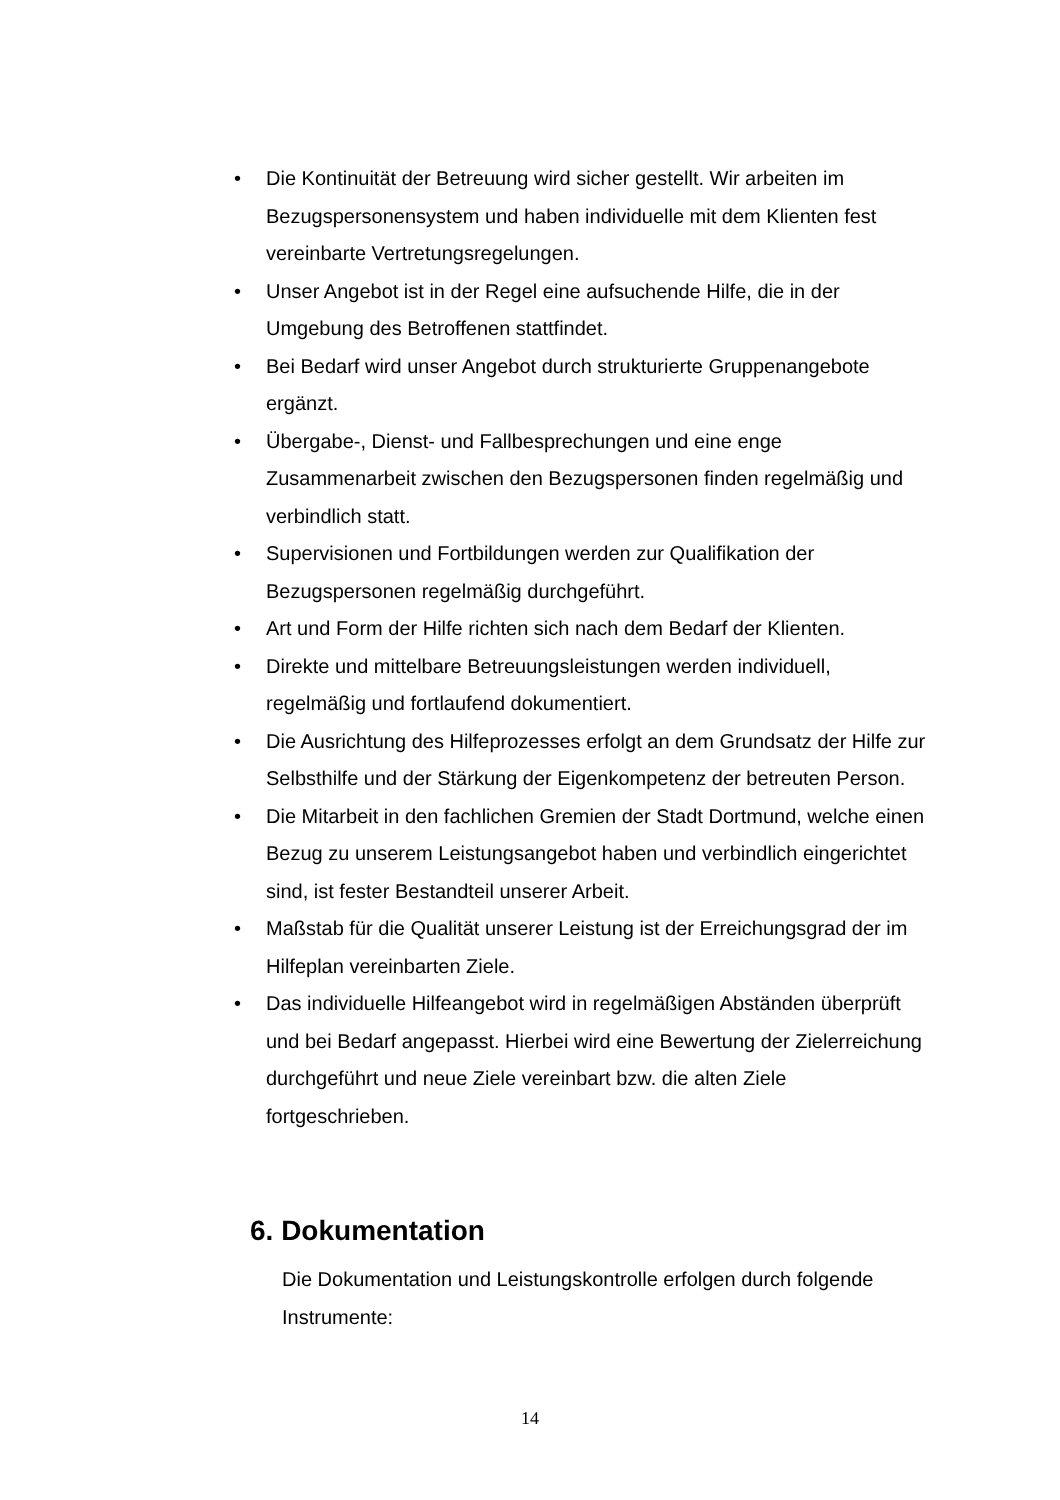• Die Kontinuität der Betreuung wird sicher gestellt. Wir arbeiten im Bezugspersonensystem und haben individuelle mit dem Klienten fest vereinbarte Vertretungsregelungen.
• Unser Angebot ist in der Regel eine aufsuchende Hilfe, die in der Umgebung des Betroffenen stattfindet.
• Bei Bedarf wird unser Angebot durch strukturierte Gruppenangebote ergänzt.
• Übergabe-, Dienst- und Fallbesprechungen und eine enge Zusammenarbeit zwischen den Bezugspersonen finden regelmäßig und verbindlich statt.
• Supervisionen und Fortbildungen werden zur Qualifikation der Bezugspersonen regelmäßig durchgeführt.
• Art und Form der Hilfe richten sich nach dem Bedarf der Klienten.
• Direkte und mittelbare Betreuungsleistungen werden individuell, regelmäßig und fortlaufend dokumentiert.
• Die Ausrichtung des Hilfeprozesses erfolgt an dem Grundsatz der Hilfe zur Selbsthilfe und der Stärkung der Eigenkompetenz der betreuten Person.
• Die Mitarbeit in den fachlichen Gremien der Stadt Dortmund, welche einen Bezug zu unserem Leistungsangebot haben und verbindlich eingerichtet sind, ist fester Bestandteil unserer Arbeit.
• Maßstab für die Qualität unserer Leistung ist der Erreichungsgrad der im Hilfeplan vereinbarten Ziele.
• Das individuelle Hilfeangebot wird in regelmäßigen Abständen überprüft und bei Bedarf angepasst. Hierbei wird eine Bewertung der Zielerreichung durchgeführt und neue Ziele vereinbart bzw. die alten Ziele fortgeschrieben.
6. Dokumentation
Die Dokumentation und Leistungskontrolle erfolgen durch folgende Instrumente:
14